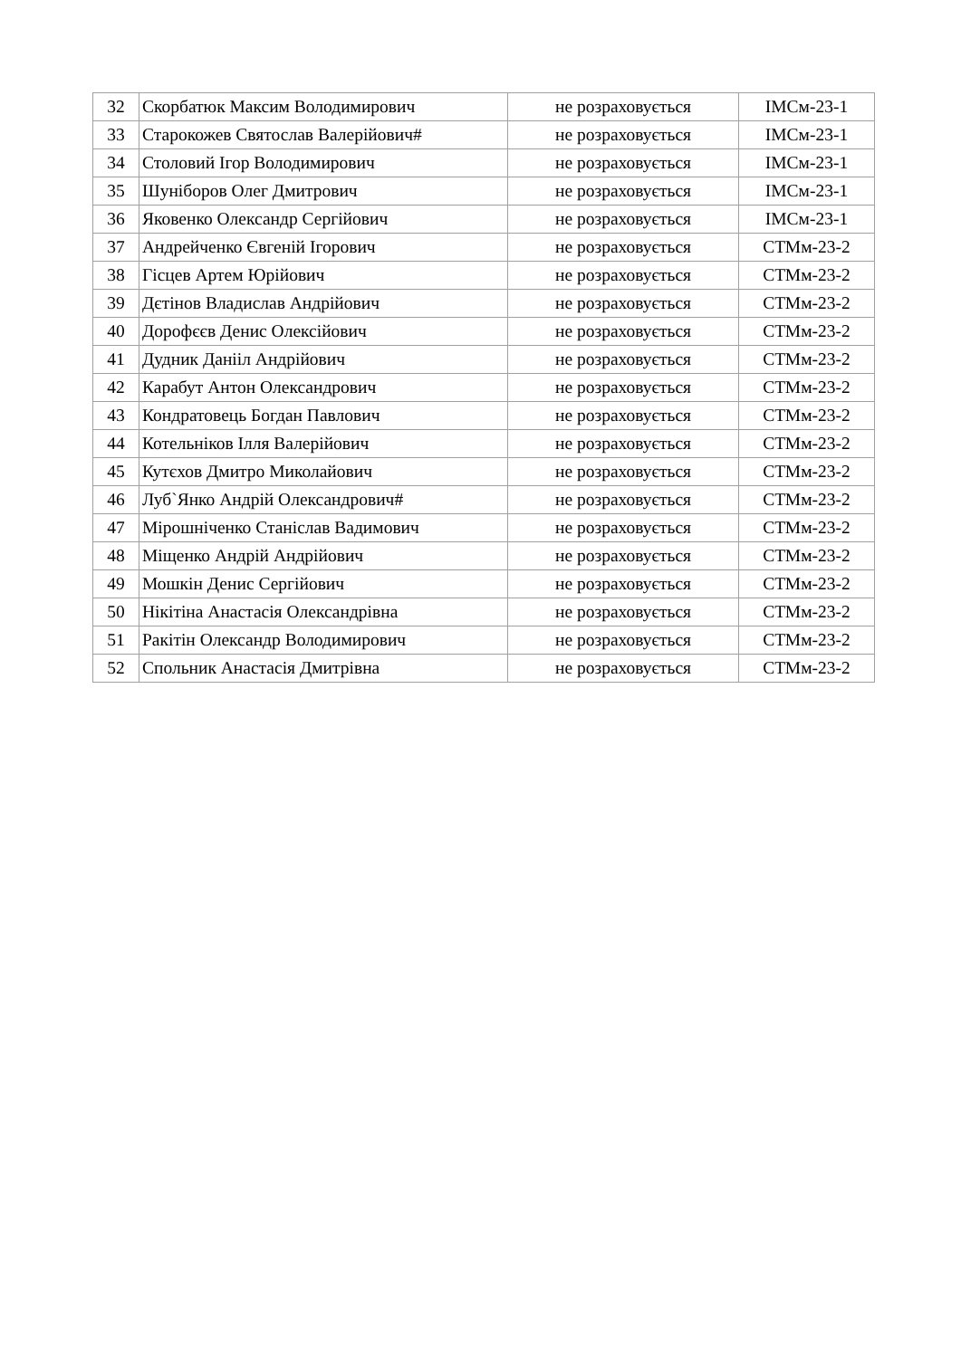| 32 | Скорбатюк Максим Володимирович | не розраховується | ІМСм-23-1 |
| 33 | Старокожев Святослав Валерійович# | не розраховується | ІМСм-23-1 |
| 34 | Столовий Ігор Володимирович | не розраховується | ІМСм-23-1 |
| 35 | Шуніборов Олег Дмитрович | не розраховується | ІМСм-23-1 |
| 36 | Яковенко Олександр Сергійович | не розраховується | ІМСм-23-1 |
| 37 | Андрейченко Євгеній Ігорович | не розраховується | СТМм-23-2 |
| 38 | Гісцев Артем Юрійович | не розраховується | СТМм-23-2 |
| 39 | Дєтінов Владислав Андрійович | не розраховується | СТМм-23-2 |
| 40 | Дорофєєв Денис Олексійович | не розраховується | СТМм-23-2 |
| 41 | Дудник Данііл Андрійович | не розраховується | СТМм-23-2 |
| 42 | Карабут Антон Олександрович | не розраховується | СТМм-23-2 |
| 43 | Кондратовець Богдан Павлович | не розраховується | СТМм-23-2 |
| 44 | Котельніков Ілля Валерійович | не розраховується | СТМм-23-2 |
| 45 | Кутєхов Дмитро Миколайович | не розраховується | СТМм-23-2 |
| 46 | Луб`Янко Андрій Олександрович# | не розраховується | СТМм-23-2 |
| 47 | Мірошніченко Станіслав Вадимович | не розраховується | СТМм-23-2 |
| 48 | Міщенко Андрій Андрійович | не розраховується | СТМм-23-2 |
| 49 | Мошкін Денис Сергійович | не розраховується | СТМм-23-2 |
| 50 | Нікітіна Анастасія Олександрівна | не розраховується | СТМм-23-2 |
| 51 | Ракітін Олександр Володимирович | не розраховується | СТМм-23-2 |
| 52 | Спольник Анастасія Дмитрівна | не розраховується | СТМм-23-2 |